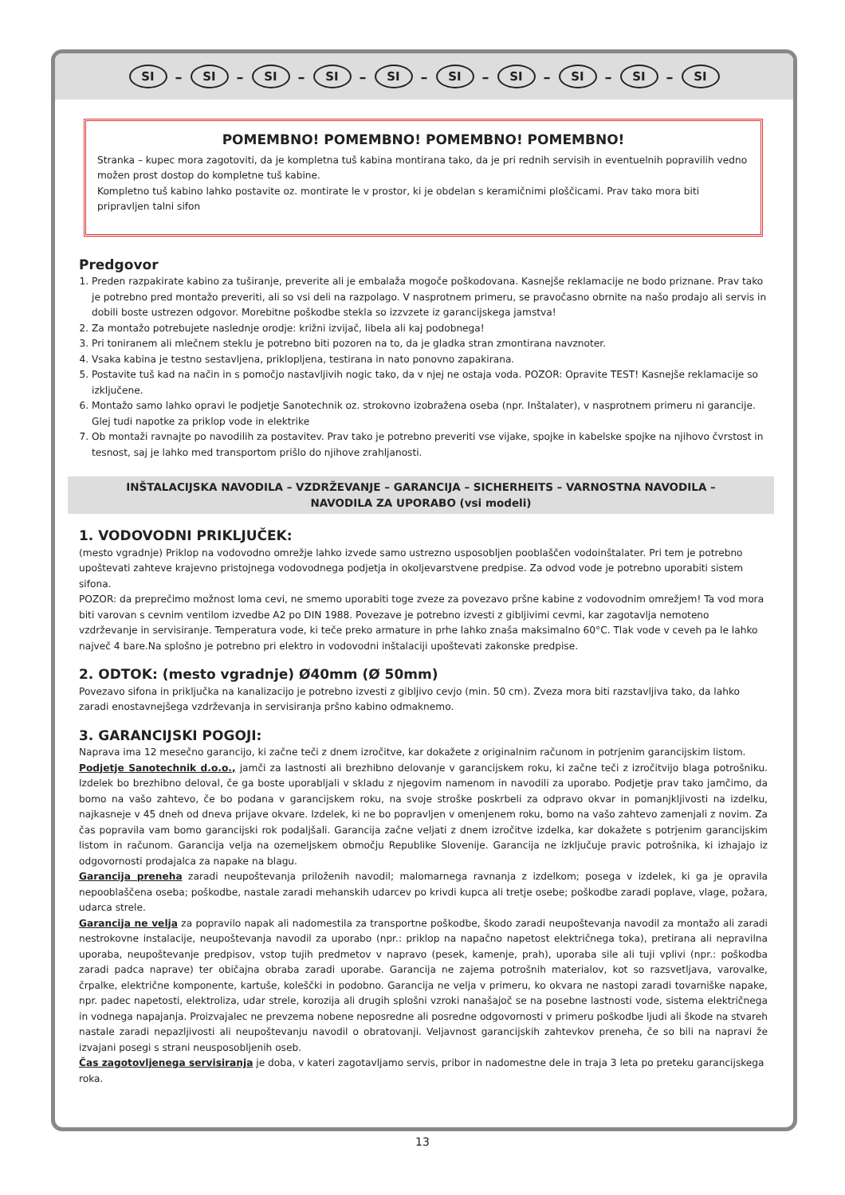SI – SI – SI – SI – SI – SI – SI – SI – SI – SI
POMEMBNO! POMEMBNO! POMEMBNO! POMEMBNO!
Stranka – kupec mora zagotoviti, da je kompletna tuš kabina montirana tako, da je pri rednih servisih in eventuelnih popravilih vedno možen prost dostop do kompletne tuš kabine.
Kompletno tuš kabino lahko postavite oz. montirate le v prostor, ki je obdelan s keramičnimi ploščicami. Prav tako mora biti pripravljen talni sifon
Predgovor
1. Preden razpakirate kabino za tuširanje, preverite ali je embalaža mogoče poškodovana. Kasnejše reklamacije ne bodo priznane. Prav tako je potrebno pred montažo preveriti, ali so vsi deli na razpolago. V nasprotnem primeru, se pravočasno obrnite na našo prodajo ali servis in dobili boste ustrezen odgovor. Morebitne poškodbe stekla so izzvzete iz garancijskega jamstva!
2. Za montažo potrebujete naslednje orodje: križni izvijač, libela ali kaj podobnega!
3. Pri toniranem ali mlečnem steklu je potrebno biti pozoren na to, da je gladka stran zmontirana navznoter.
4. Vsaka kabina je testno sestavljena, priklopljena, testirana in nato ponovno zapakirana.
5. Postavite tuš kad na način in s pomočjo nastavljivih nogic tako, da v njej ne ostaja voda. POZOR: Opravite TEST! Kasnejše reklamacije so izključene.
6. Montažo samo lahko opravi le podjetje Sanotechnik oz. strokovno izobražena oseba (npr. Inštalater), v nasprotnem primeru ni garancije. Glej tudi napotke za priklop vode in elektrike
7. Ob montaži ravnajte po navodilih za postavitev. Prav tako je potrebno preveriti vse vijake, spojke in kabelske spojke na njihovo čvrstost in tesnost, saj je lahko med transportom prišlo do njihove zrahljanosti.
INŠTALACIJSKA NAVODILA – VZDRŽEVANJE – GARANCIJA – SICHERHEITS – VARNOSTNA NAVODILA –
NAVODILA ZA UPORABO (vsi modeli)
1. VODOVODNI PRIKLJUČEK:
(mesto vgradnje) Priklop na vodovodno omrežje lahko izvede samo ustrezno usposobljen pooblaščen vodoinštalater. Pri tem je potrebno upoštevati zahteve krajevno pristojnega vodovodnega podjetja in okoljevarstvene predpise. Za odvod vode je potrebno uporabiti sistem sifona.
POZOR: da preprečimo možnost loma cevi, ne smemo uporabiti toge zveze za povezavo pršne kabine z vodovodnim omrežjem! Ta vod mora biti varovan s cevnim ventilom izvedbe A2 po DIN 1988. Povezave je potrebno izvesti z gibljivimi cevmi, kar zagotavlja nemoteno vzdrževanje in servisiranje. Temperatura vode, ki teče preko armature in prhe lahko znaša maksimalno 60°C. Tlak vode v ceveh pa le lahko največ 4 bare.Na splošno je potrebno pri elektro in vodovodni inštalaciji upoštevati zakonske predpise.
2. ODTOK: (mesto vgradnje) Ø40mm (Ø 50mm)
Povezavo sifona in priključka na kanalizacijo je potrebno izvesti z gibljivo cevjo (min. 50 cm). Zveza mora biti razstavljiva tako, da lahko zaradi enostavnejšega vzdrževanja in servisiranja pršno kabino odmaknemo.
3. GARANCIJSKI POGOJI:
Naprava ima 12 mesečno garancijo, ki začne teči z dnem izročitve, kar dokažete z originalnim računom in potrjenim garancijskim listom.
Podjetje Sanotechnik d.o.o., jamči za lastnosti ali brezhibno delovanje v garancijskem roku, ki začne teči z izročitvijo blaga potrošniku. Izdelek bo brezhibno deloval, če ga boste uporabljali v skladu z njegovim namenom in navodili za uporabo. Podjetje prav tako jamčimo, da bomo na vašo zahtevo, če bo podana v garancijskem roku, na svoje stroške poskrbeli za odpravo okvar in pomanjkljivosti na izdelku, najkasneje v 45 dneh od dneva prijave okvare. Izdelek, ki ne bo popravljen v omenjenem roku, bomo na vašo zahtevo zamenjali z novim. Za čas popravila vam bomo garancijski rok podaljšali. Garancija začne veljati z dnem izročitve izdelka, kar dokažete s potrjenim garancijskim listom in računom. Garancija velja na ozemeljskem območju Republike Slovenije. Garancija ne izključuje pravic potrošnika, ki izhajajo iz odgovornosti prodajalca za napake na blagu.
Garancija preneha zaradi neupoštevanja priloženih navodil; malomarnega ravnanja z izdelkom; posega v izdelek, ki ga je opravila nepooblaščena oseba; poškodbe, nastale zaradi mehanskih udarcev po krivdi kupca ali tretje osebe; poškodbe zaradi poplave, vlage, požara, udarca strele.
Garancija ne velja za popravilo napak ali nadomestila za transportne poškodbe, škodo zaradi neupoštevanja navodil za montažo ali zaradi nestrokovne instalacije, neupoštevanja navodil za uporabo (npr.: priklop na napačno napetost električnega toka), pretirana ali nepravilna uporaba, neupoštevanje predpisov, vstop tujih predmetov v napravo (pesek, kamenje, prah), uporaba sile ali tuji vplivi (npr.: poškodba zaradi padca naprave) ter običajna obraba zaradi uporabe. Garancija ne zajema potrošnih materialov, kot so razsvetljava, varovalke, črpalke, električne komponente, kartuše, koleščki in podobno. Garancija ne velja v primeru, ko okvara ne nastopi zaradi tovarniške napake, npr. padec napetosti, elektroliza, udar strele, korozija ali drugih splošni vzroki nanašajoč se na posebne lastnosti vode, sistema električnega in vodnega napajanja. Proizvajalec ne prevzema nobene neposredne ali posredne odgovornosti v primeru poškodbe ljudi ali škode na stvareh nastale zaradi nepazljivosti ali neupoštevanju navodil o obratovanji. Veljavnost garancijskih zahtevkov preneha, če so bili na napravi že izvajani posegi s strani neusposobljenih oseb.
Čas zagotovljenega servisiranja je doba, v kateri zagotavljamo servis, pribor in nadomestne dele in traja 3 leta po preteku garancijskega roka.
13